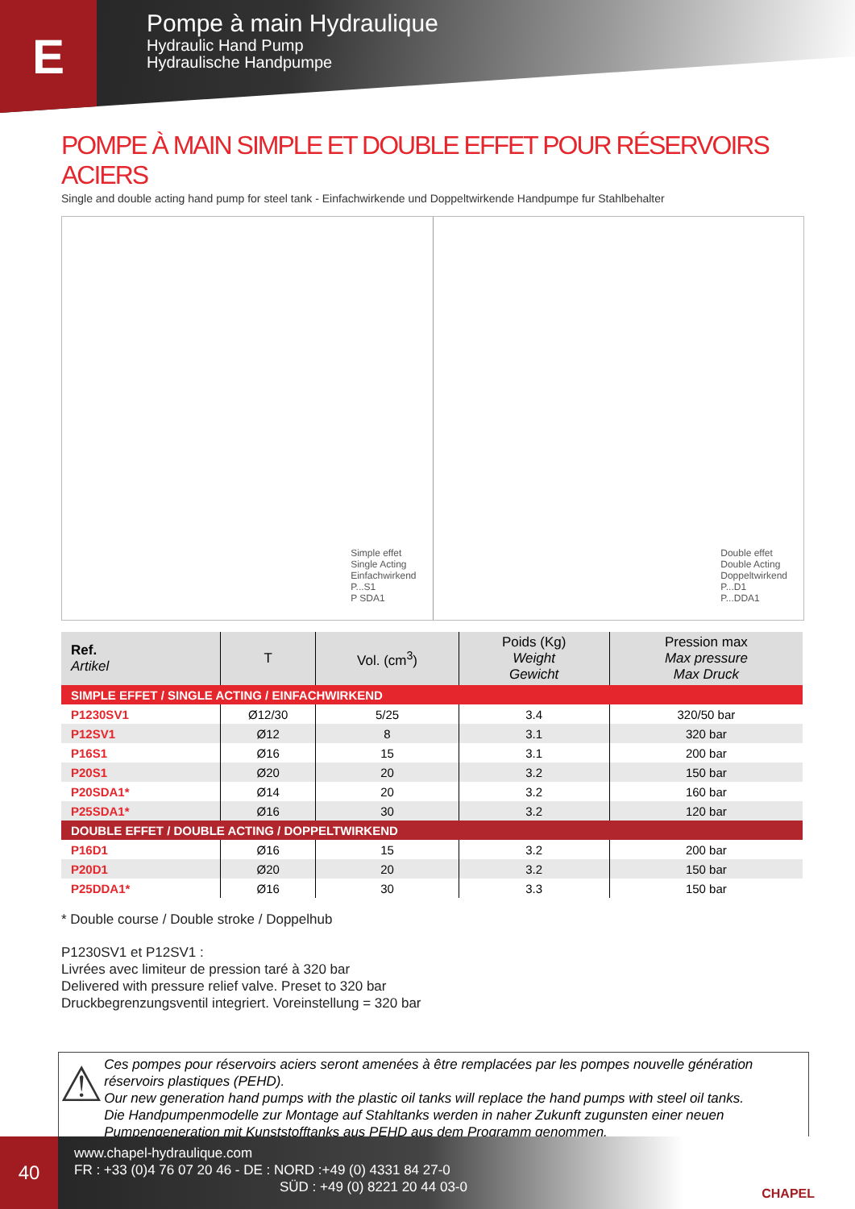E
Pompe à main Hydraulique
Hydraulic Hand Pump
Hydraulische Handpumpe
POMPE À MAIN SIMPLE ET DOUBLE EFFET POUR RÉSERVOIRS ACIERS
Single and double acting hand pump for steel tank - Einfachwirkende und Doppeltwirkende Handpumpe fur Stahlbehalter
Simple effet
Single Acting
Einfachwirkend
P...S1
P SDA1
Double effet
Double Acting
Doppeltwirkend
P...D1
P...DDA1
| Ref. Artikel | T | Vol. (cm<sup>3</sup>) | Poids (Kg) Weight Gewicht | Pression max Max pressure Max Druck |
| --- | --- | --- | --- | --- |
| SIMPLE EFFET / SINGLE ACTING / EINFACHWIRKEND | | | | |
| P1230SV1 | Ø12/30 | 5/25 | 3.4 | 320/50 bar |
| P12SV1 | Ø12 | 8 | 3.1 | 320 bar |
| P16S1 | Ø16 | 15 | 3.1 | 200 bar |
| P20S1 | Ø20 | 20 | 3.2 | 150 bar |
| P20SDA1* | Ø14 | 20 | 3.2 | 160 bar |
| P25SDA1* | Ø16 | 30 | 3.2 | 120 bar |
| DOUBLE EFFET / DOUBLE ACTING / DOPPELTWIRKEND | | | | |
| P16D1 | Ø16 | 15 | 3.2 | 200 bar |
| P20D1 | Ø20 | 20 | 3.2 | 150 bar |
| P25DDA1* | Ø16 | 30 | 3.3 | 150 bar |
* Double course / Double stroke / Doppelhub
P1230SV1 et P12SV1 :
Livrées avec limiteur de pression taré à 320 bar
Delivered with pressure relief valve. Preset to 320 bar
Druckbegrenzungsventil integriert. Voreinstellung = 320 bar
⚠
Ces pompes pour réservoirs aciers seront amenées à être remplacées par les pompes nouvelle génération réservoirs plastiques (PEHD).
Our new generation hand pumps with the plastic oil tanks will replace the hand pumps with steel oil tanks.
Die Handpumpenmodelle zur Montage auf Stahltanks werden in naher Zukunft zugunsten einer neuen Pumpengeneration mit Kunststofftanks aus PEHD aus dem Programm genommen.
40
www.chapel-hydraulique.com
FR : +33 (0)4 76 07 20 46 - DE : NORD :+49 (0) 4331 84 27-0
SÜD : +49 (0) 8221 20 44 03-0
CHAPEL